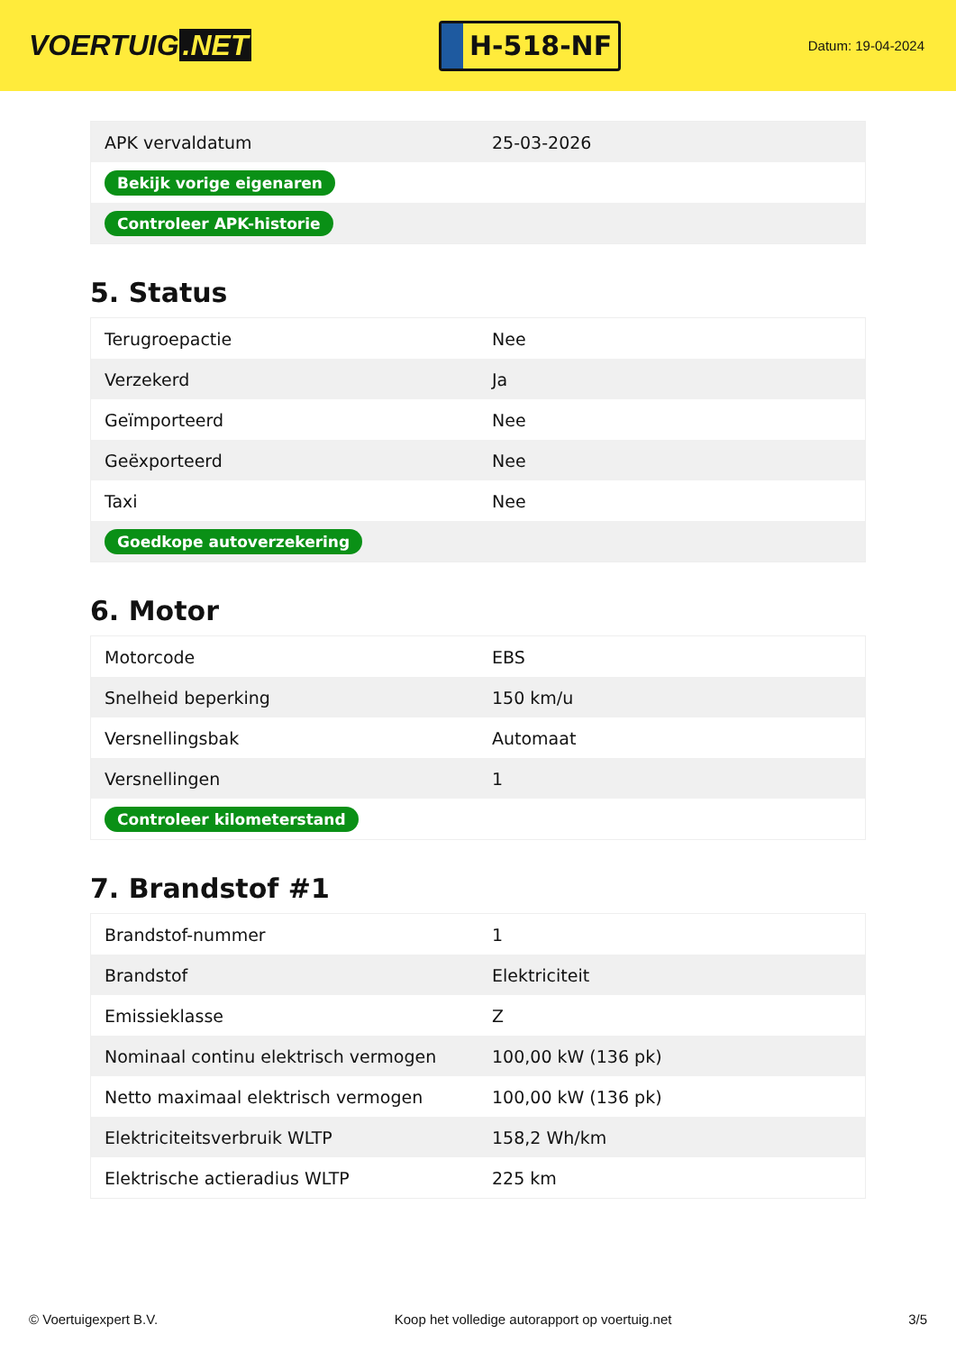VOERTUIG.NET
H-518-NF
Datum: 19-04-2024
| APK vervaldatum | 25-03-2026 |
| Bekijk vorige eigenaren | |
| Controleer APK-historie | |
5. Status
| Terugroepactie | Nee |
| Verzekerd | Ja |
| Geïmporteerd | Nee |
| Geëxporteerd | Nee |
| Taxi | Nee |
| Goedkope autoverzekering | |
6. Motor
| Motorcode | EBS |
| Snelheid beperking | 150 km/u |
| Versnellingsbak | Automaat |
| Versnellingen | 1 |
| Controleer kilometerstand | |
7. Brandstof #1
| Brandstof-nummer | 1 |
| Brandstof | Elektriciteit |
| Emissieklasse | Z |
| Nominaal continu elektrisch vermogen | 100,00 kW (136 pk) |
| Netto maximaal elektrisch vermogen | 100,00 kW (136 pk) |
| Elektriciteitsverbruik WLTP | 158,2 Wh/km |
| Elektrische actieradius WLTP | 225 km |
© Voertuigexpert B.V. Koop het volledige autorapport op voertuig.net 3/5